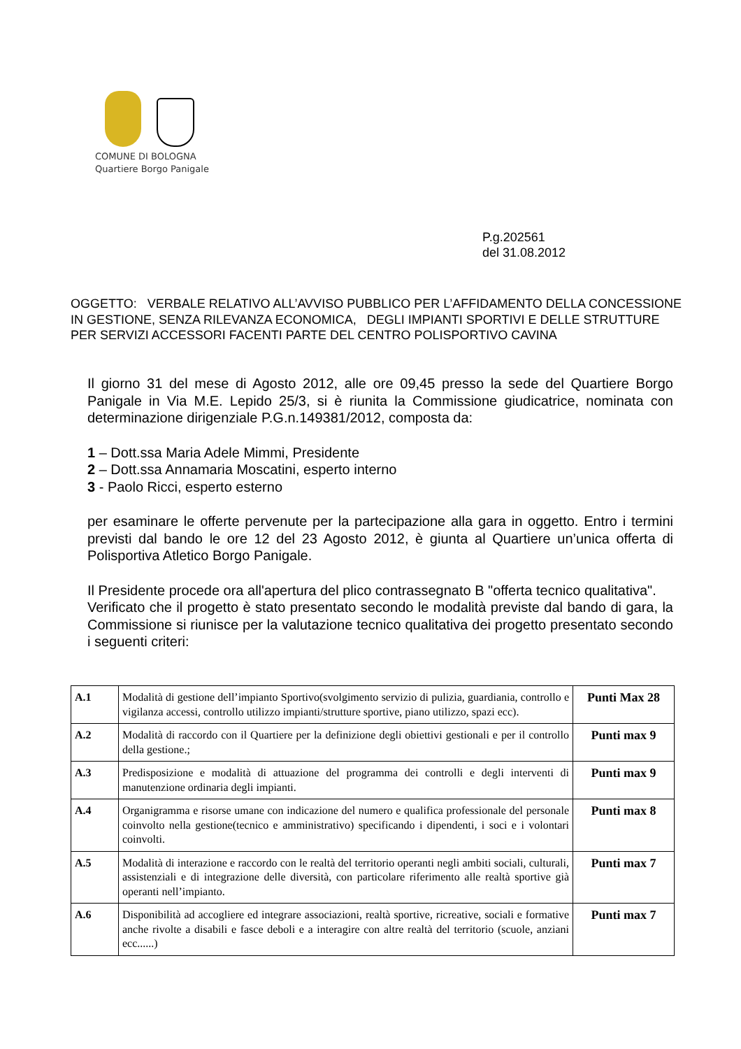COMUNE DI BOLOGNA
Quartiere Borgo Panigale
P.g.202561
del 31.08.2012
OGGETTO: VERBALE RELATIVO ALL’AVVISO PUBBLICO PER L’AFFIDAMENTO DELLA CONCESSIONE IN GESTIONE, SENZA RILEVANZA ECONOMICA, DEGLI IMPIANTI SPORTIVI E DELLE STRUTTURE PER SERVIZI ACCESSORI FACENTI PARTE DEL CENTRO POLISPORTIVO CAVINA
Il giorno 31 del mese di Agosto 2012, alle ore 09,45 presso la sede del Quartiere Borgo Panigale in Via M.E. Lepido 25/3, si è riunita la Commissione giudicatrice, nominata con determinazione dirigenziale P.G.n.149381/2012, composta da:
1 – Dott.ssa Maria Adele Mimmi, Presidente
2 – Dott.ssa Annamaria Moscatini, esperto interno
3 - Paolo Ricci, esperto esterno
per esaminare le offerte pervenute per la partecipazione alla gara in oggetto. Entro i termini previsti dal bando le ore 12 del 23 Agosto 2012, è giunta al Quartiere un’unica offerta di Polisportiva Atletico Borgo Panigale.
Il Presidente procede ora all'apertura del plico contrassegnato B "offerta tecnico qualitativa".
Verificato che il progetto è stato presentato secondo le modalità previste dal bando di gara, la Commissione si riunisce per la valutazione tecnico qualitativa dei progetto presentato secondo i seguenti criteri:
| A.1 | Modalità di gestione dell’impianto Sportivo(svolgimento servizio di pulizia, guardiania, controllo e vigilanza accessi, controllo utilizzo impianti/strutture sportive, piano utilizzo, spazi ecc). | Punti Max 28 |
| A.2 | Modalità di raccordo con il Quartiere per la definizione degli obiettivi gestionali e per il controllo della gestione.; | Punti max 9 |
| A.3 | Predisposizione e modalità di attuazione del programma dei controlli e degli interventi di manutenzione ordinaria degli impianti. | Punti max 9 |
| A.4 | Organigramma e risorse umane con indicazione del numero e qualifica professionale del personale coinvolto nella gestione(tecnico e amministrativo) specificando i dipendenti, i soci e i volontari coinvolti. | Punti max 8 |
| A.5 | Modalità di interazione e raccordo con le realtà del territorio operanti negli ambiti sociali, culturali, assistenziali e di integrazione delle diversità, con particolare riferimento alle realtà sportive già operanti nell’impianto. | Punti max 7 |
| A.6 | Disponibilità ad accogliere ed integrare associazioni, realtà sportive, ricreative, sociali e formative anche rivolte a disabili e fasce deboli e a interagire con altre realtà del territorio (scuole, anziani ecc......) | Punti max 7 |